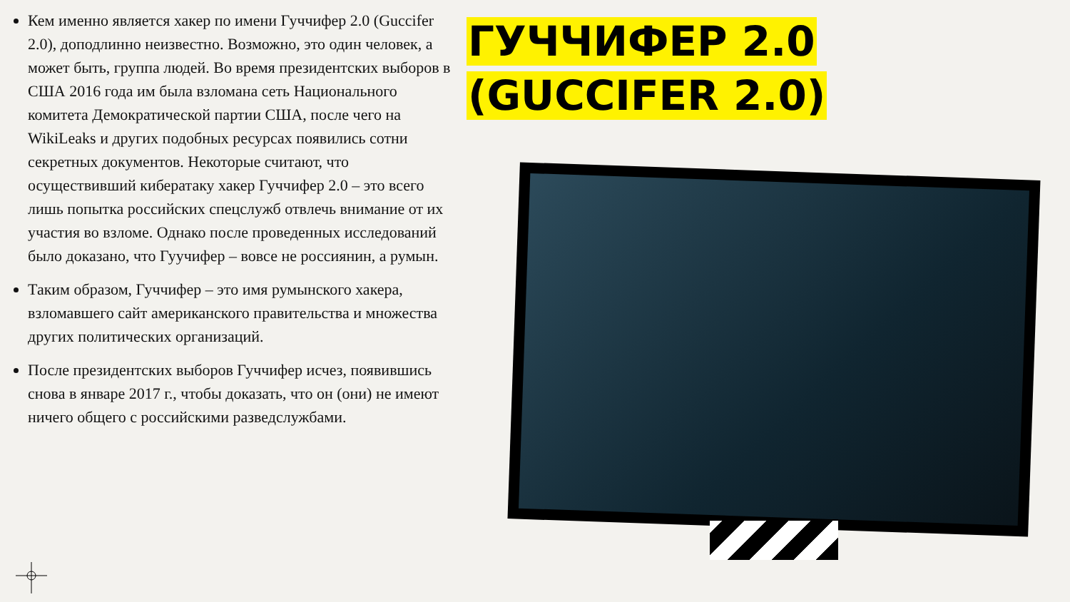Кем именно является хакер по имени Гуччифер 2.0 (Guccifer 2.0), доподлинно неизвестно. Возможно, это один человек, а может быть, группа людей. Во время президентских выборов в США 2016 года им была взломана сеть Национального комитета Демократической партии США, после чего на WikiLeaks и других подобных ресурсах появились сотни секретных документов. Некоторые считают, что осуществивший кибератаку хакер Гуччифер 2.0 – это всего лишь попытка российских спецслужб отвлечь внимание от их участия во взломе. Однако после проведенных исследований было доказано, что Гуучифер – вовсе не россиянин, а румын.
Таким образом, Гуччифер – это имя румынского хакера, взломавшего сайт американского правительства и множества других политических организаций.
После президентских выборов Гуччифер исчез, появившись снова в январе 2017 г., чтобы доказать, что он (они) не имеют ничего общего с российскими разведслужбами.
ГУЧЧИФЕР 2.0
(GUCCIFER 2.0)